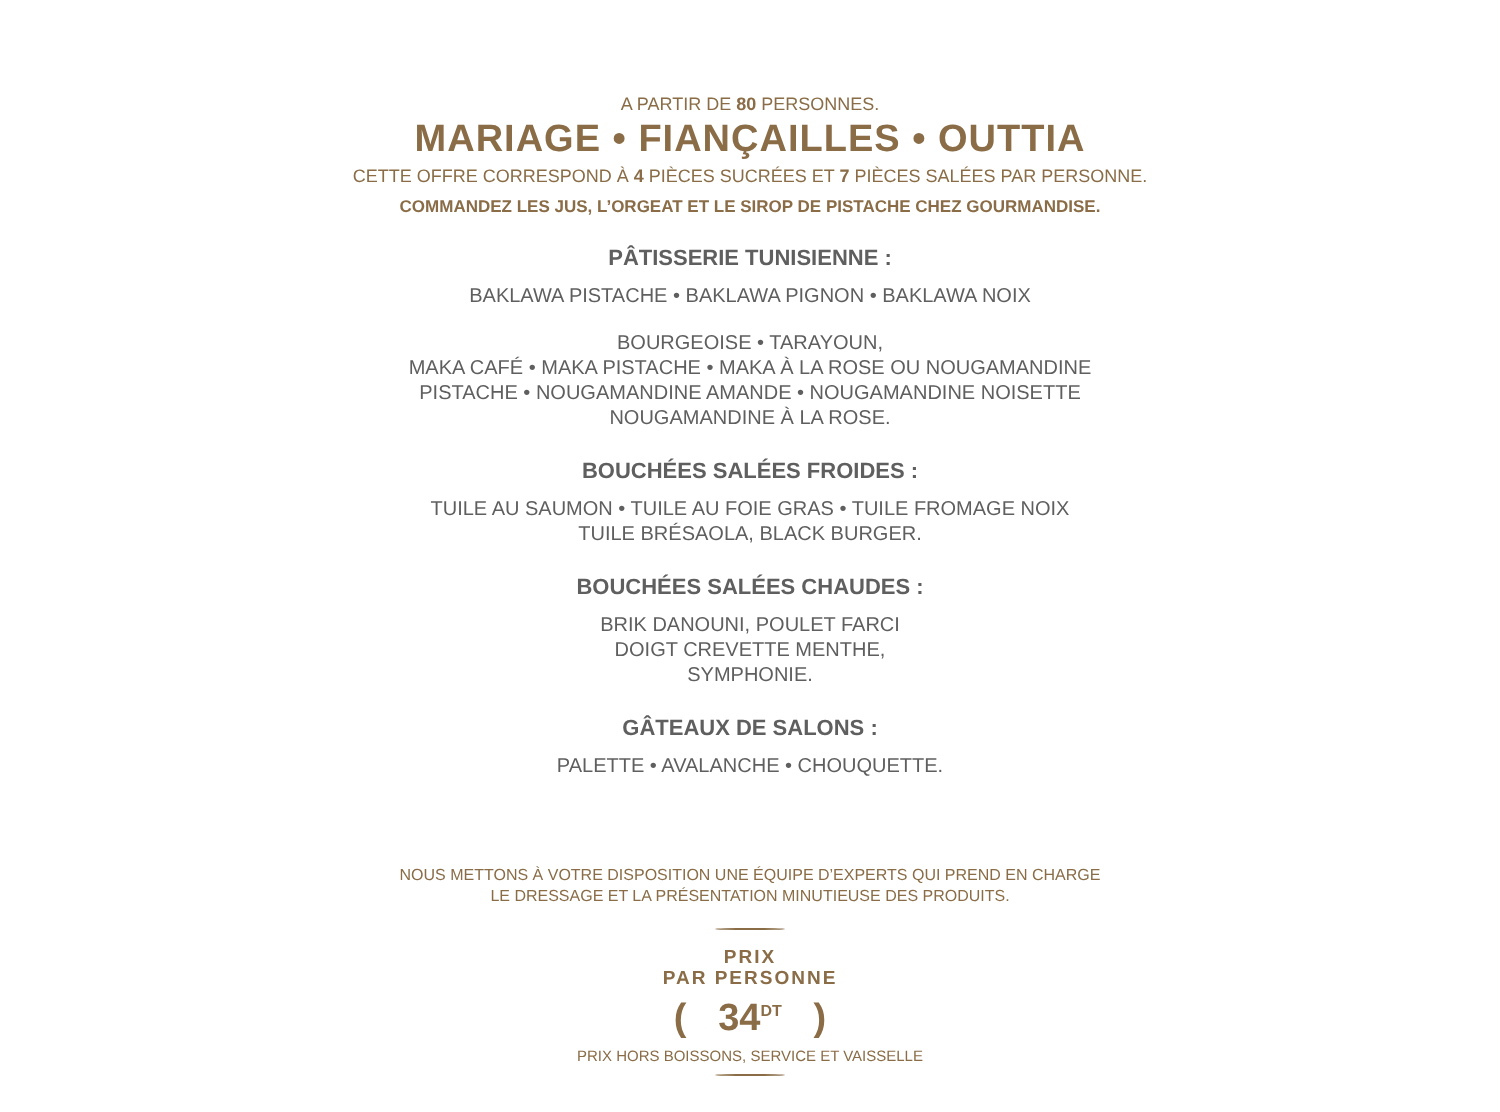A PARTIR DE 80 PERSONNES.
MARIAGE • FIANÇAILLES • OUTTIA
CETTE OFFRE CORRESPOND À 4 PIÈCES SUCRÉES ET 7 PIÈCES SALÉES PAR PERSONNE.
COMMANDEZ LES JUS, L’ORGEAT ET LE SIROP DE PISTACHE CHEZ GOURMANDISE.
PÂTISSERIE TUNISIENNE :
BAKLAWA PISTACHE • BAKLAWA PIGNON • BAKLAWA NOIX
BOURGEOISE • TARAYOUN,
MAKA CAFÉ • MAKA PISTACHE • MAKA À LA ROSE OU NOUGAMANDINE
PISTACHE • NOUGAMANDINE AMANDE • NOUGAMANDINE NOISETTE
NOUGAMANDINE À LA ROSE.
BOUCHÉES SALÉES FROIDES :
TUILE AU SAUMON • TUILE AU FOIE GRAS • TUILE FROMAGE NOIX
TUILE BRÉSAOLA, BLACK BURGER.
BOUCHÉES SALÉES CHAUDES :
BRIK DANOUNI, POULET FARCI
DOIGT CREVETTE MENTHE,
SYMPHONIE.
GÂTEAUX DE SALONS :
PALETTE • AVALANCHE • CHOUQUETTE.
NOUS METTONS À VOTRE DISPOSITION UNE ÉQUIPE D’EXPERTS QUI PREND EN CHARGE
LE DRESSAGE ET LA PRÉSENTATION MINUTIEUSE DES PRODUITS.
PRIX
PAR PERSONNE
( 34<sup>DT</sup> )
PRIX HORS BOISSONS, SERVICE ET VAISSELLE